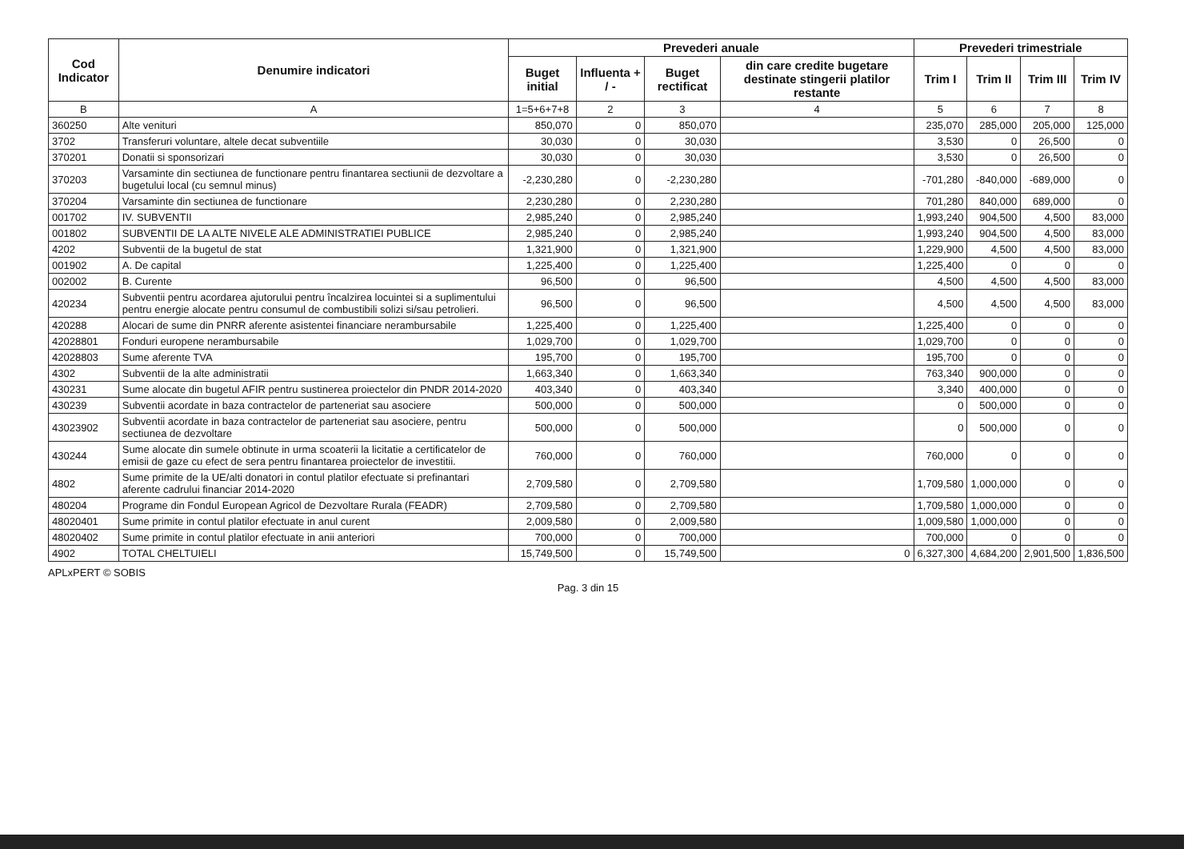| Cod Indicator | Denumire indicatori | Prevederi anuale | | | | Prevederi trimestriale | | | |
| --- | --- | --- | --- | --- | --- | --- | --- | --- | --- |
| | | Buget initial | Influenta + / - | Buget rectificat | din care credite bugetare destinate stingerii platilor restante | Trim I | Trim II | Trim III | Trim IV |
| B | A | 1=5+6+7+8 | 2 | 3 | 4 | 5 | 6 | 7 | 8 |
| 360250 | Alte venituri | 850,070 | 0 | 850,070 | | 235,070 | 285,000 | 205,000 | 125,000 |
| 3702 | Transferuri voluntare, altele decat subventiile | 30,030 | 0 | 30,030 | | 3,530 | 0 | 26,500 | 0 |
| 370201 | Donatii si sponsorizari | 30,030 | 0 | 30,030 | | 3,530 | 0 | 26,500 | 0 |
| 370203 | Varsaminte din sectiunea de functionare pentru finantarea sectiunii de dezvoltare a bugetului local (cu semnul minus) | -2,230,280 | 0 | -2,230,280 | | -701,280 | -840,000 | -689,000 | 0 |
| 370204 | Varsaminte din sectiunea de functionare | 2,230,280 | 0 | 2,230,280 | | 701,280 | 840,000 | 689,000 | 0 |
| 001702 | IV. SUBVENTII | 2,985,240 | 0 | 2,985,240 | | 1,993,240 | 904,500 | 4,500 | 83,000 |
| 001802 | SUBVENTII DE LA ALTE NIVELE ALE ADMINISTRATIEI PUBLICE | 2,985,240 | 0 | 2,985,240 | | 1,993,240 | 904,500 | 4,500 | 83,000 |
| 4202 | Subventii de la bugetul de stat | 1,321,900 | 0 | 1,321,900 | | 1,229,900 | 4,500 | 4,500 | 83,000 |
| 001902 | A. De capital | 1,225,400 | 0 | 1,225,400 | | 1,225,400 | 0 | 0 | 0 |
| 002002 | B. Curente | 96,500 | 0 | 96,500 | | 4,500 | 4,500 | 4,500 | 83,000 |
| 420234 | Subventii pentru acordarea ajutorului pentru încalzirea locuintei si a suplimentului pentru energie alocate pentru consumul de combustibili solizi si/sau petrolieri. | 96,500 | 0 | 96,500 | | 4,500 | 4,500 | 4,500 | 83,000 |
| 420288 | Alocari de sume din PNRR aferente asistentei financiare nerambursabile | 1,225,400 | 0 | 1,225,400 | | 1,225,400 | 0 | 0 | 0 |
| 42028801 | Fonduri europene nerambursabile | 1,029,700 | 0 | 1,029,700 | | 1,029,700 | 0 | 0 | 0 |
| 42028803 | Sume aferente TVA | 195,700 | 0 | 195,700 | | 195,700 | 0 | 0 | 0 |
| 4302 | Subventii de la alte administratii | 1,663,340 | 0 | 1,663,340 | | 763,340 | 900,000 | 0 | 0 |
| 430231 | Sume alocate din bugetul AFIR pentru sustinerea proiectelor din PNDR 2014-2020 | 403,340 | 0 | 403,340 | | 3,340 | 400,000 | 0 | 0 |
| 430239 | Subventii acordate in baza contractelor de parteneriat sau asociere | 500,000 | 0 | 500,000 | | 0 | 500,000 | 0 | 0 |
| 43023902 | Subventii acordate in baza contractelor de parteneriat sau asociere, pentru sectiunea de dezvoltare | 500,000 | 0 | 500,000 | | 0 | 500,000 | 0 | 0 |
| 430244 | Sume alocate din sumele obtinute in urma scoaterii la licitatie a certificatelor de emisii de gaze cu efect de sera pentru finantarea proiectelor de investitii. | 760,000 | 0 | 760,000 | | 760,000 | 0 | 0 | 0 |
| 4802 | Sume primite de la UE/alti donatori in contul platilor efectuate si prefinantari aferente cadrului financiar 2014-2020 | 2,709,580 | 0 | 2,709,580 | | 1,709,580 | 1,000,000 | 0 | 0 |
| 480204 | Programe din Fondul European Agricol de Dezvoltare Rurala (FEADR) | 2,709,580 | 0 | 2,709,580 | | 1,709,580 | 1,000,000 | 0 | 0 |
| 48020401 | Sume primite in contul platilor efectuate in anul curent | 2,009,580 | 0 | 2,009,580 | | 1,009,580 | 1,000,000 | 0 | 0 |
| 48020402 | Sume primite in contul platilor efectuate in anii anteriori | 700,000 | 0 | 700,000 | | 700,000 | 0 | 0 | 0 |
| 4902 | TOTAL CHELTUIELI | 15,749,500 | 0 | 15,749,500 | 0 | 6,327,300 | 4,684,200 | 2,901,500 | 1,836,500 |
APLxPERT © SOBIS
Pag. 3 din 15